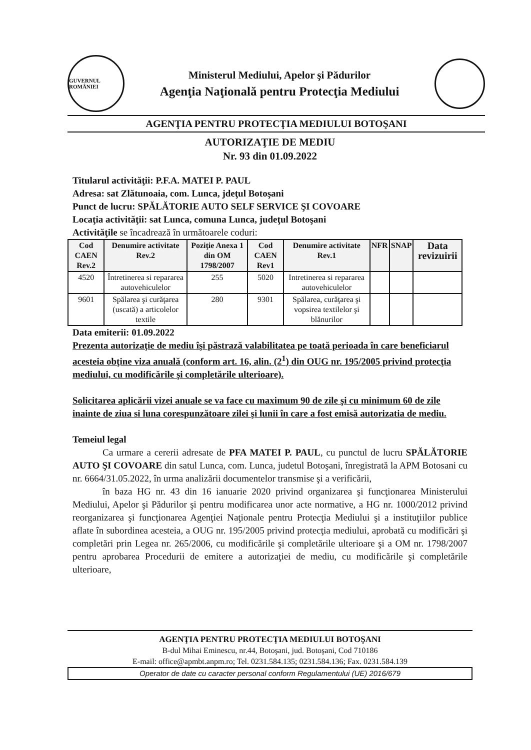GUVERNUL ROMÂNIEI
Ministerul Mediului, Apelor şi Pădurilor
Agenţia Naţională pentru Protecţia Mediului
AGENŢIA PENTRU PROTECŢIA MEDIULUI BOTOŞANI
AUTORIZAŢIE DE MEDIU
Nr. 93 din 01.09.2022
Titularul activităţii: P.F.A. MATEI P. PAUL
Adresa: sat Zlătunoaia, com. Lunca, jdeţul Botoşani
Punct de lucru: SPĂLĂTORIE AUTO SELF SERVICE ŞI COVOARE
Locaţia activităţii: sat Lunca, comuna Lunca, judeţul Botoşani
Activităţile se încadrează în următoarele coduri:
| Cod CAEN Rev.2 | Denumire activitate Rev.2 | Poziţie Anexa 1 din OM 1798/2007 | Cod CAEN Rev1 | Denumire activitate Rev.1 | NFR | SNAP | Data revizuirii |
| --- | --- | --- | --- | --- | --- | --- | --- |
| 4520 | Întretinerea si repararea autovehiculelor | 255 | 5020 | Intretinerea si repararea autovehiculelor | | | |
| 9601 | Spălarea şi curăţarea (uscată) a articolelor textile | 280 | 9301 | Spălarea, curăţarea şi vopsirea textilelor şi blănurilor | | | |
Data emiterii: 01.09.2022
Prezenta autorizaţie de mediu îşi păstrază valabilitatea pe toată perioada în care beneficiarul acesteia obţine viza anuală (conform art. 16, alin. (2<sup>1</sup>) din OUG nr. 195/2005 privind protecţia mediului, cu modificările şi completările ulterioare).
Solicitarea aplicării vizei anuale se va face cu maximum 90 de zile şi cu minimum 60 de zile inainte de ziua si luna corespunzătoare zilei şi lunii în care a fost emisă autorizatia de mediu.
Temeiul legal
Ca urmare a cererii adresate de PFA MATEI P. PAUL, cu punctul de lucru SPĂLĂTORIE AUTO ŞI COVOARE din satul Lunca, com. Lunca, judetul Botoşani, înregistrată la APM Botosani cu nr. 6664/31.05.2022, în urma analizării documentelor transmise şi a verificării,
în baza HG nr. 43 din 16 ianuarie 2020 privind organizarea şi funcţionarea Ministerului Mediului, Apelor şi Pădurilor şi pentru modificarea unor acte normative, a HG nr. 1000/2012 privind reorganizarea şi funcţionarea Agenţiei Naţionale pentru Protecţia Mediului şi a instituţiilor publice aflate în subordinea acesteia, a OUG nr. 195/2005 privind protecţia mediului, aprobată cu modificări şi completări prin Legea nr. 265/2006, cu modificările şi completările ulterioare şi a OM nr. 1798/2007 pentru aprobarea Procedurii de emitere a autorizaţiei de mediu, cu modificările şi completările ulterioare,
AGENŢIA PENTRU PROTECŢIA MEDIULUI BOTOŞANI
B-dul Mihai Eminescu, nr.44, Botoşani, jud. Botoşani, Cod 710186
E-mail: office@apmbt.anpm.ro; Tel. 0231.584.135; 0231.584.136; Fax. 0231.584.139
Operator de date cu caracter personal conform Regulamentului (UE) 2016/679